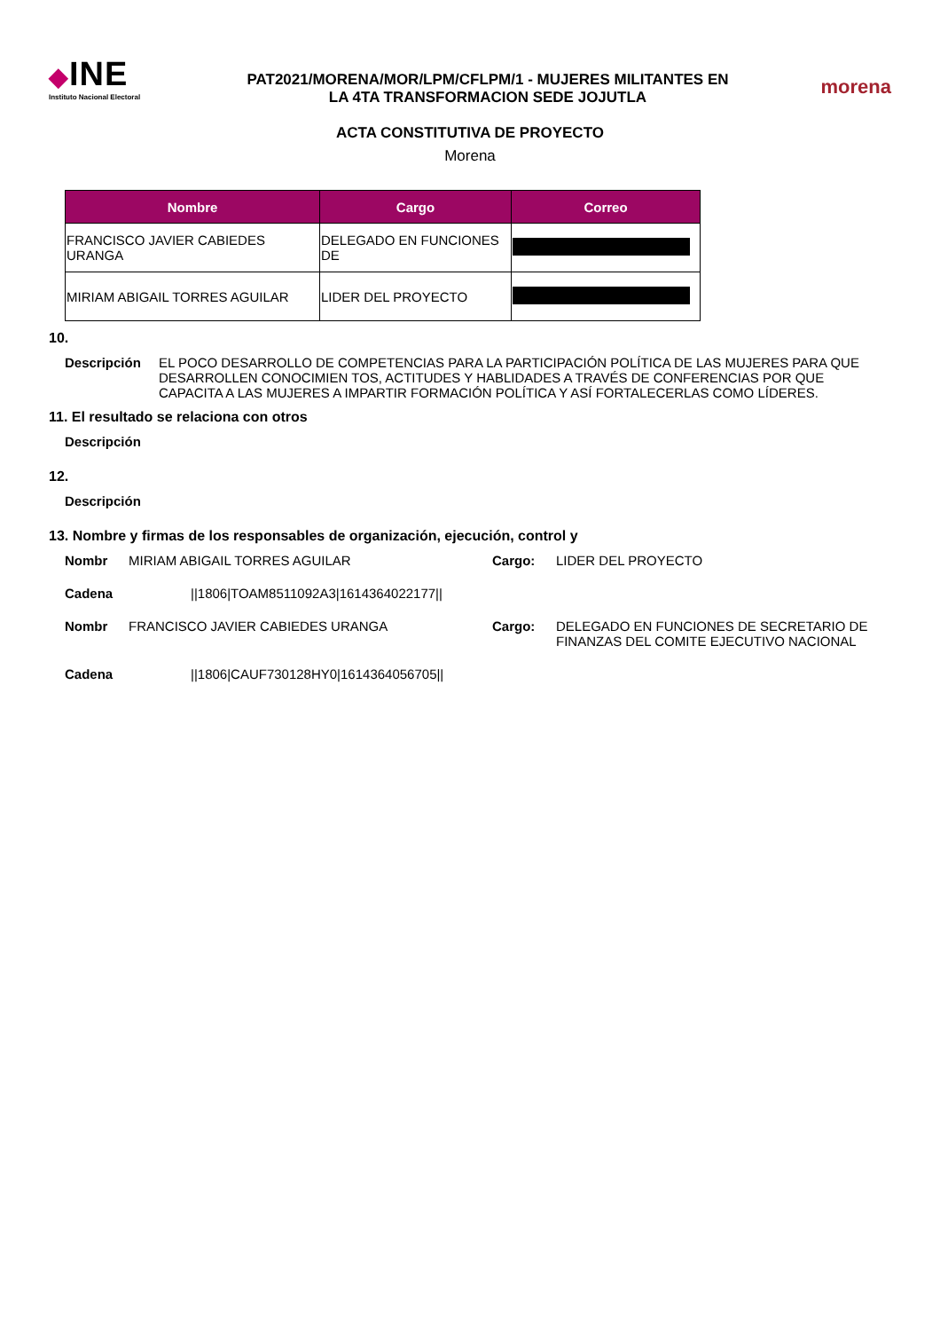◆INE
Instituto Nacional Electoral
PAT2021/MORENA/MOR/LPM/CFLPM/1 - MUJERES MILITANTES EN
LA 4TA TRANSFORMACION SEDE JOJUTLA
morena
ACTA CONSTITUTIVA DE PROYECTO
Morena
| Nombre | Cargo | Correo |
| --- | --- | --- |
| FRANCISCO JAVIER CABIEDES URANGA | DELEGADO EN FUNCIONES DE | |
| MIRIAM ABIGAIL TORRES AGUILAR | LIDER DEL PROYECTO | |
10.
Descripción EL POCO DESARROLLO DE COMPETENCIAS PARA LA PARTICIPACIÓN POLÍTICA DE LAS MUJERES PARA QUE DESARROLLEN CONOCIMIEN TOS, ACTITUDES Y HABLIDADES A TRAVÉS DE CONFERENCIAS POR QUE CAPACITA A LAS MUJERES A IMPARTIR FORMACIÓN POLÍTICA Y ASÍ FORTALECERLAS COMO LÍDERES.
11. El resultado se relaciona con otros
Descripción
12.
Descripción
13. Nombre y firmas de los responsables de organización, ejecución, control y
Nombr
MIRIAM ABIGAIL TORRES AGUILAR
Cargo:
LIDER DEL PROYECTO
Cadena
||1806|TOAM8511092A3|1614364022177||
Nombr
FRANCISCO JAVIER CABIEDES URANGA
Cargo:
DELEGADO EN FUNCIONES DE SECRETARIO DE FINANZAS DEL COMITE EJECUTIVO NACIONAL
Cadena
||1806|CAUF730128HY0|1614364056705||